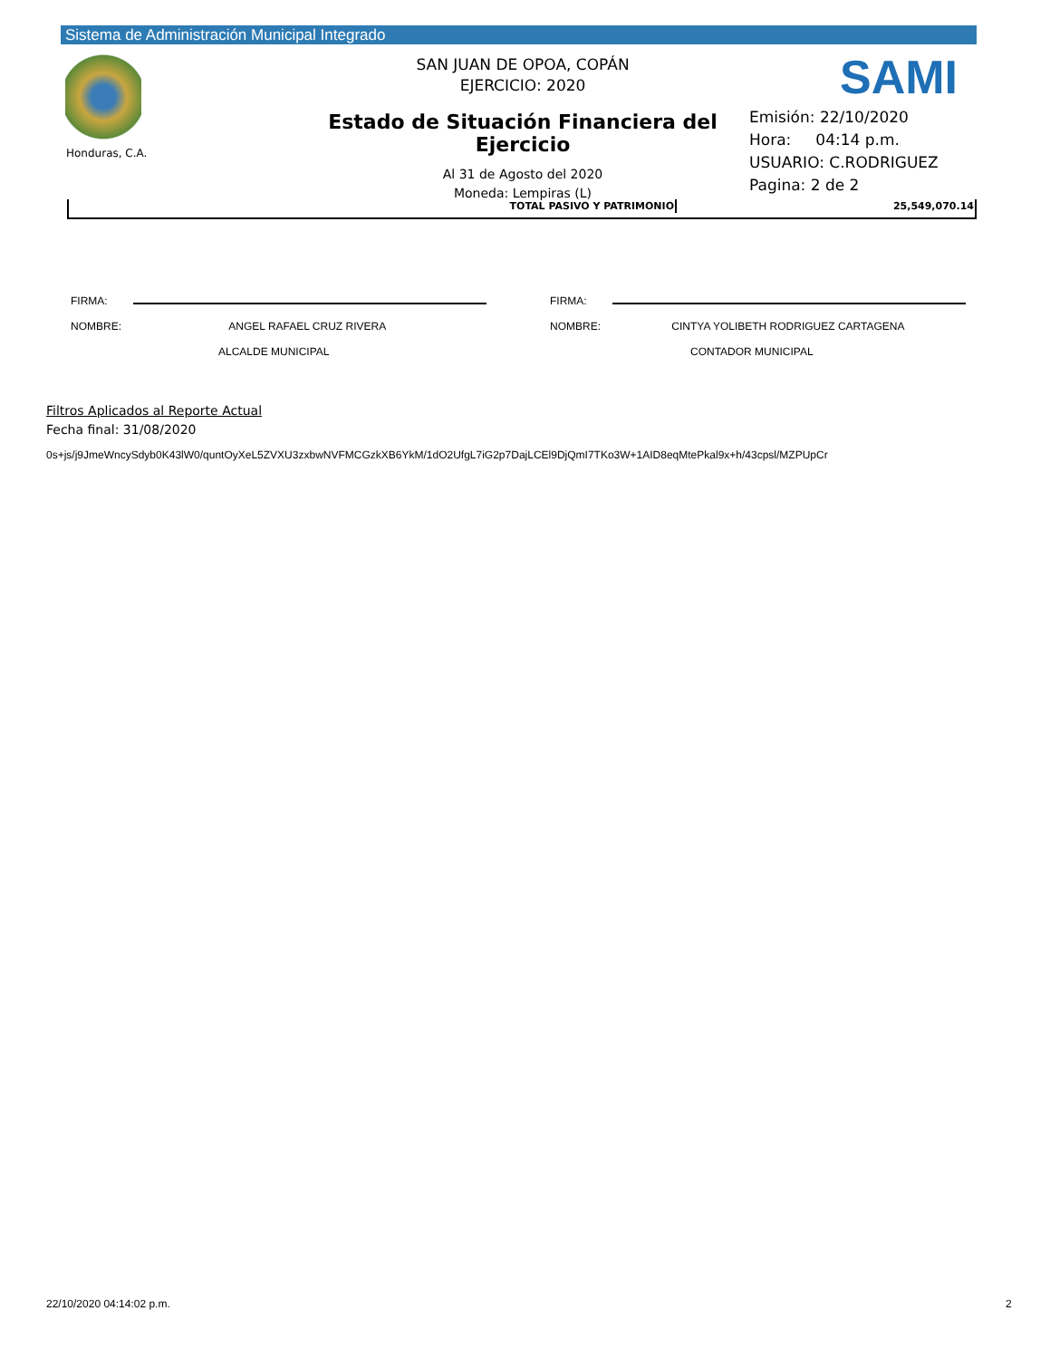Sistema de Administración Municipal Integrado
Honduras, C.A.
SAN JUAN DE OPOA, COPÁN
EJERCICIO: 2020
Estado de Situación Financiera del Ejercicio
Al 31 de Agosto del 2020
Moneda: Lempiras (L)
SAMI
Emisión: 22/10/2020
Hora: 04:14 p.m.
USUARIO: C.RODRIGUEZ
Pagina: 2 de 2
| TOTAL PASIVO Y PATRIMONIO | 25,549,070.14 |
FIRMA:
NOMBRE: ANGEL RAFAEL CRUZ RIVERA
ALCALDE MUNICIPAL
FIRMA:
NOMBRE: CINTYA YOLIBETH RODRIGUEZ CARTAGENA
CONTADOR MUNICIPAL
Filtros Aplicados al Reporte Actual
Fecha final: 31/08/2020
0s+js/j9JmeWncySdyb0K43lW0/quntOyXeL5ZVXU3zxbwNVFMCGzkXB6YkM/1dO2UfgL7iG2p7DajLCEl9DjQmI7TKo3W+1AID8eqMtePkal9x+h/43cpsl/MZPUpCr
22/10/2020 04:14:02 p.m. 2